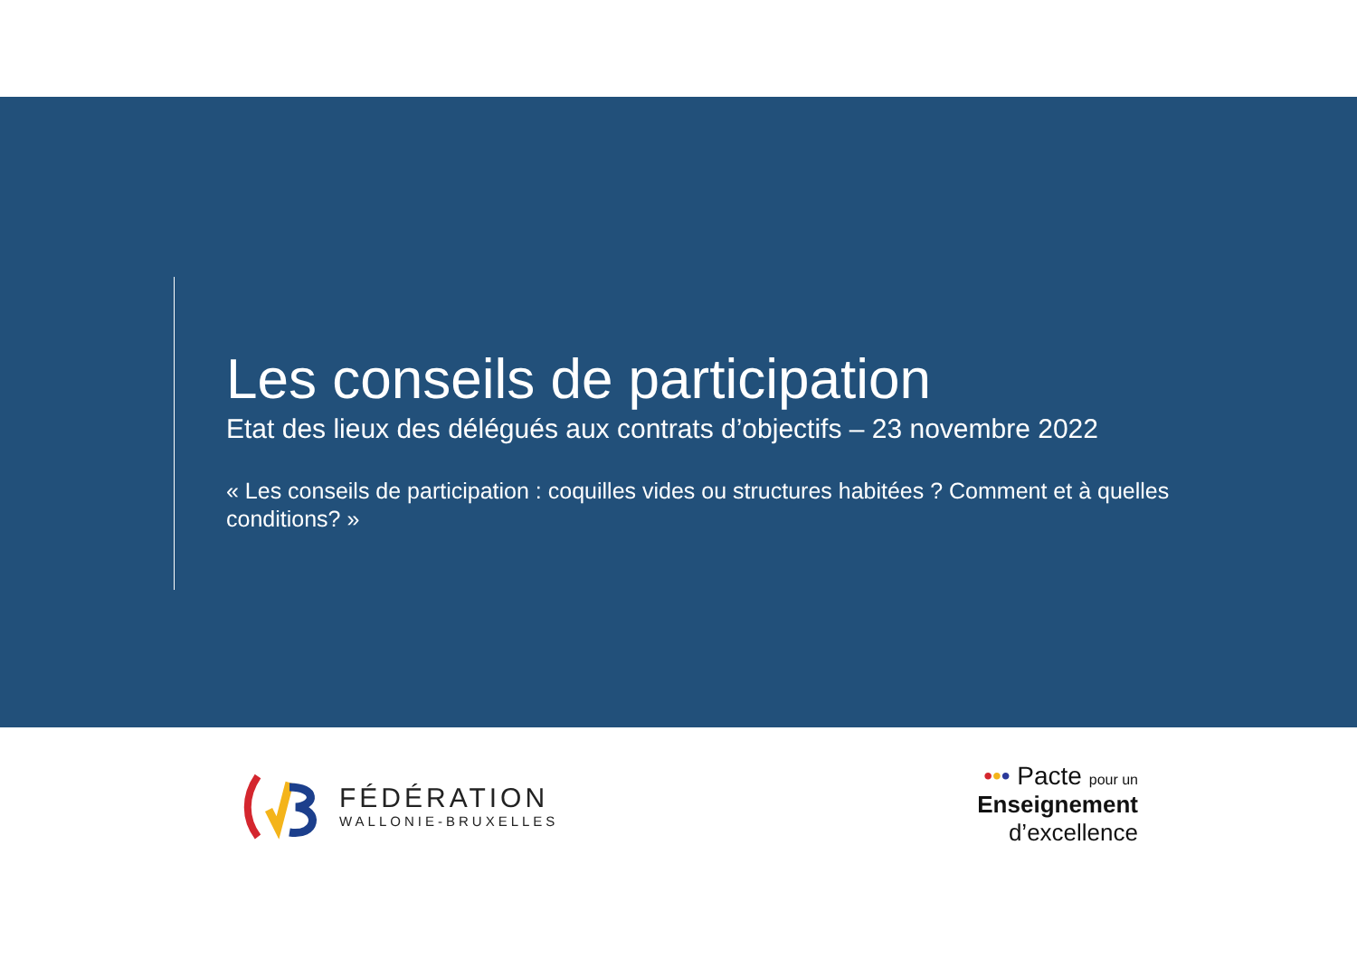Les conseils de participation
Etat des lieux des délégués aux contrats d’objectifs – 23 novembre 2022
« Les conseils de participation : coquilles vides ou structures habitées ? Comment et à quelles conditions? »
FÉDÉRATION
WALLONIE-BRUXELLES
••• Pacte pour un
Enseignement
d’excellence